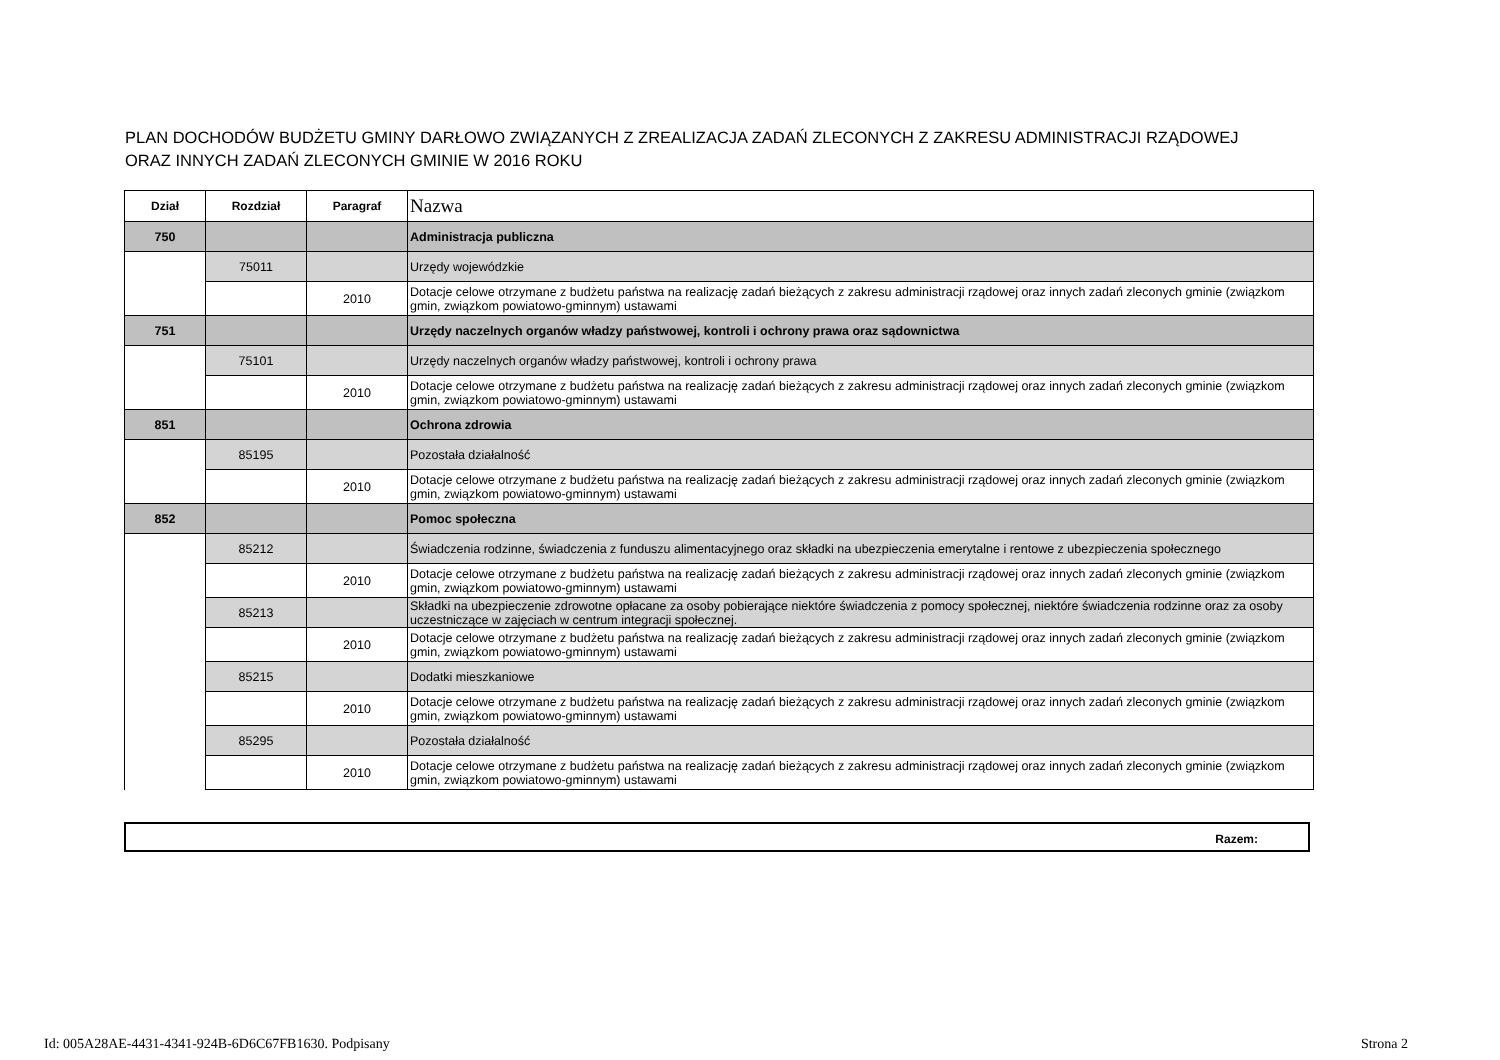PLAN DOCHODÓW BUDŻETU GMINY DARŁOWO ZWIĄZANYCH Z ZREALIZACJA ZADAŃ ZLECONYCH Z ZAKRESU ADMINISTRACJI RZĄDOWEJ
ORAZ INNYCH ZADAŃ ZLECONYCH GMINIE W 2016 ROKU
| Dział | Rozdział | Paragraf | Nazwa |
| --- | --- | --- | --- |
| 750 | | | Administracja publiczna |
| | 75011 | | Urzędy wojewódzkie |
| | | 2010 | Dotacje celowe otrzymane z budżetu państwa na realizację zadań bieżących z zakresu administracji rządowej oraz innych zadań zleconych gminie (związkom gmin, związkom powiatowo-gminnym) ustawami |
| 751 | | | Urzędy naczelnych organów władzy państwowej, kontroli i ochrony prawa oraz sądownictwa |
| | 75101 | | Urzędy naczelnych organów władzy państwowej, kontroli i ochrony prawa |
| | | 2010 | Dotacje celowe otrzymane z budżetu państwa na realizację zadań bieżących z zakresu administracji rządowej oraz innych zadań zleconych gminie (związkom gmin, związkom powiatowo-gminnym) ustawami |
| 851 | | | Ochrona zdrowia |
| | 85195 | | Pozostała działalność |
| | | 2010 | Dotacje celowe otrzymane z budżetu państwa na realizację zadań bieżących z zakresu administracji rządowej oraz innych zadań zleconych gminie (związkom gmin, związkom powiatowo-gminnym) ustawami |
| 852 | | | Pomoc społeczna |
| | 85212 | | Świadczenia rodzinne, świadczenia z funduszu alimentacyjnego oraz składki na ubezpieczenia emerytalne i rentowe z ubezpieczenia społecznego |
| | | 2010 | Dotacje celowe otrzymane z budżetu państwa na realizację zadań bieżących z zakresu administracji rządowej oraz innych zadań zleconych gminie (związkom gmin, związkom powiatowo-gminnym) ustawami |
| | 85213 | | Składki na ubezpieczenie zdrowotne opłacane za osoby pobierające niektóre świadczenia z pomocy społecznej, niektóre świadczenia rodzinne oraz za osoby uczestniczące w zajęciach w centrum integracji społecznej. |
| | | 2010 | Dotacje celowe otrzymane z budżetu państwa na realizację zadań bieżących z zakresu administracji rządowej oraz innych zadań zleconych gminie (związkom gmin, związkom powiatowo-gminnym) ustawami |
| | 85215 | | Dodatki mieszkaniowe |
| | | 2010 | Dotacje celowe otrzymane z budżetu państwa na realizację zadań bieżących z zakresu administracji rządowej oraz innych zadań zleconych gminie (związkom gmin, związkom powiatowo-gminnym) ustawami |
| | 85295 | | Pozostała działalność |
| | | 2010 | Dotacje celowe otrzymane z budżetu państwa na realizację zadań bieżących z zakresu administracji rządowej oraz innych zadań zleconych gminie (związkom gmin, związkom powiatowo-gminnym) ustawami |
Razem:
Id: 005A28AE-4431-4341-924B-6D6C67FB1630. Podpisany
Strona 2